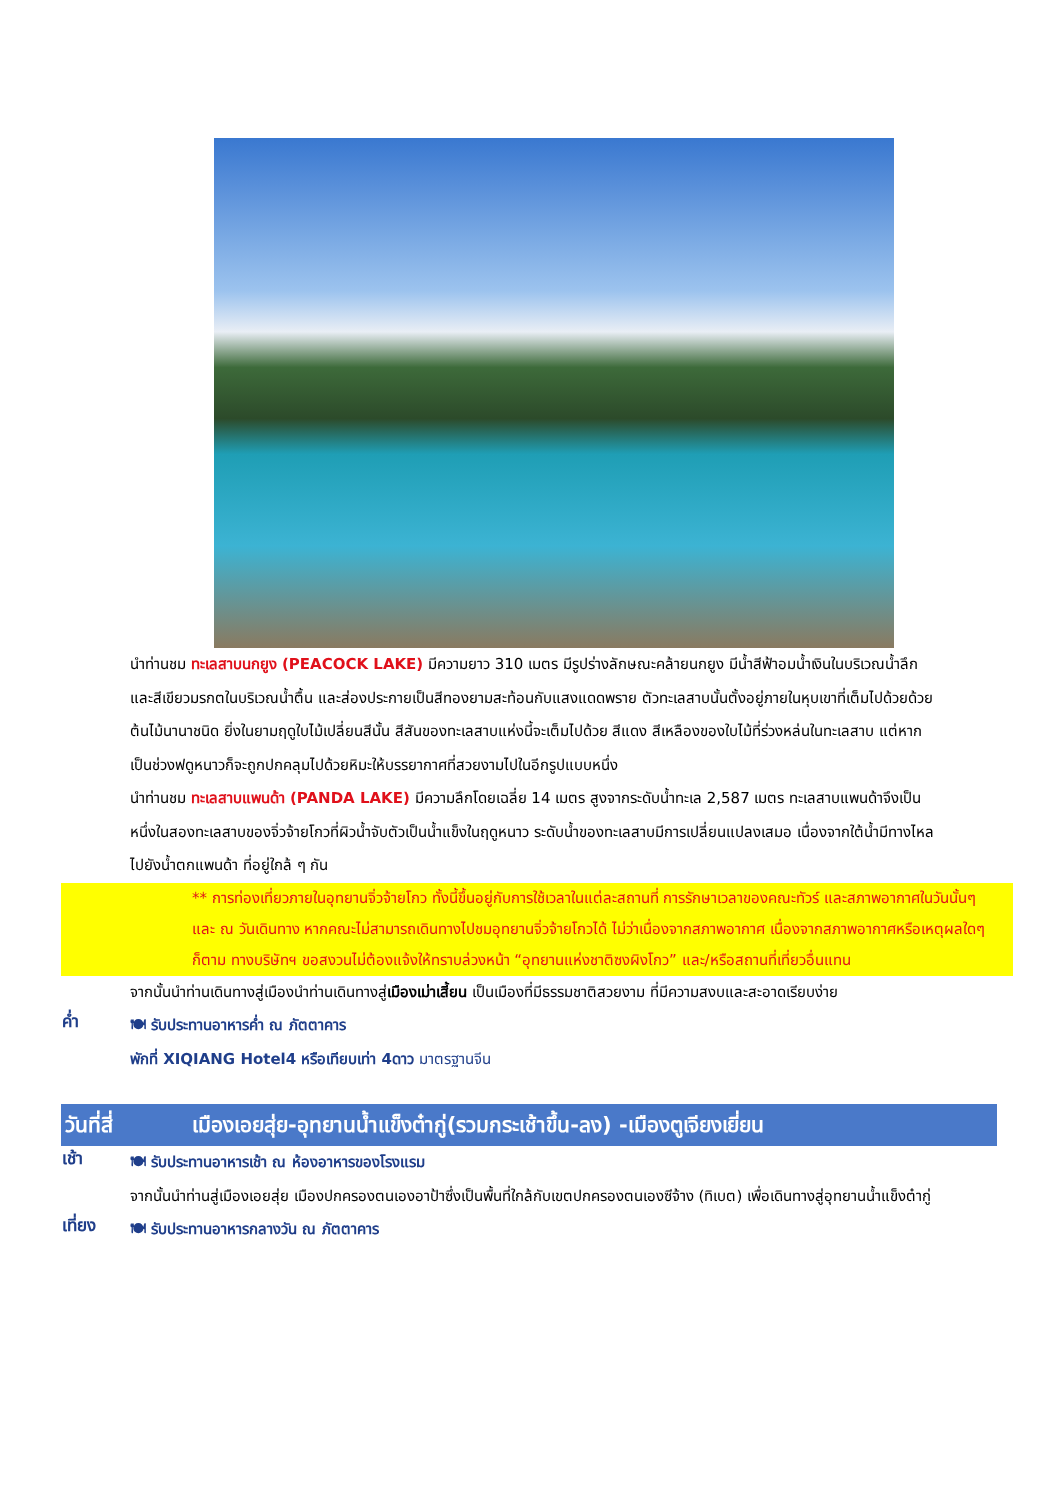นำท่านชม ทะเลสาบนกยูง (PEACOCK LAKE) มีความยาว 310 เมตร มีรูปร่างลักษณะคล้ายนกยูง มีน้ำสีฟ้าอมน้ำเงินในบริเวณน้ำลึก และสีเขียวมรกตในบริเวณน้ำตื้น และส่องประกายเป็นสีทองยามสะท้อนกับแสงแดดพราย ตัวทะเลสาบนั้นตั้งอยู่ภายในหุบเขาที่เต็มไปด้วยด้วยต้นไม้นานาชนิด ยิ่งในยามฤดูใบไม้เปลี่ยนสีนั้น สีสันของทะเลสาบแห่งนี้จะเต็มไปด้วย สีแดง สีเหลืองของใบไม้ที่ร่วงหล่นในทะเลสาบ แต่หากเป็นช่วงฟดูหนาวก็จะถูกปกคลุมไปด้วยหิมะให้บรรยากาศที่สวยงามไปในอีกรูปแบบหนึ่ง
นำท่านชม ทะเลสาบแพนด้า (PANDA LAKE) มีความลึกโดยเฉลี่ย 14 เมตร สูงจากระดับน้ำทะเล 2,587 เมตร ทะเลสาบแพนด้าจึงเป็นหนึ่งในสองทะเลสาบของจิ่วจ้ายโกวที่ผิวน้ำจับตัวเป็นน้ำแข็งในฤดูหนาว ระดับน้ำของทะเลสาบมีการเปลี่ยนแปลงเสมอ เนื่องจากใต้น้ำมีทางไหลไปยังน้ำตกแพนด้า ที่อยู่ใกล้ ๆ กัน
** การท่องเที่ยวภายในอุทยานจิ่วจ้ายโกว ทั้งนี้ขึ้นอยู่กับการใช้เวลาในแต่ละสถานที่ การรักษาเวลาของคณะทัวร์ และสภาพอากาศในวันนั้นๆ และ ณ วันเดินทาง หากคณะไม่สามารถเดินทางไปชมอุทยานจิ่วจ้ายโกวได้ ไม่ว่าเนื่องจากสภาพอากาศ เนื่องจากสภาพอากาศหรือเหตุผลใดๆ ก็ตาม ทางบริษัทฯ ขอสงวนไม่ต้องแจ้งให้ทราบล่วงหน้า “อุทยานแห่งชาติซงผิงโกว” และ/หรือสถานที่เที่ยวอื่นแทน
จากนั้นนำท่านเดินทางสู่เมืองนำท่านเดินทางสู่เมืองเม่าเสี้ยน เป็นเมืองที่มีธรรมชาติสวยงาม ที่มีความสงบและสะอาดเรียบง่าย
ค่ำ
🍽 รับประทานอาหารค่ำ ณ ภัตตาคาร
พักที่ XIQIANG Hotel4 หรือเทียบเท่า 4ดาว มาตรฐานจีน
วันที่สี่
เมืองเอยสุ่ย-อุทยานน้ำแข็งต๋ากู่(รวมกระเช้าขึ้น-ลง) -เมืองตูเจียงเยี่ยน
เช้า
🍽 รับประทานอาหารเช้า ณ ห้องอาหารของโรงแรม
จากนั้นนำท่านสู่เมืองเอยสุ่ย เมืองปกครองตนเองอาป้าซึ่งเป็นพื้นที่ใกล้กับเขตปกครองตนเองซีจ้าง (ทิเบต) เพื่อเดินทางสู่อุทยานน้ำแข็งต๋ากู่
เที่ยง
🍽 รับประทานอาหารกลางวัน ณ ภัตตาคาร